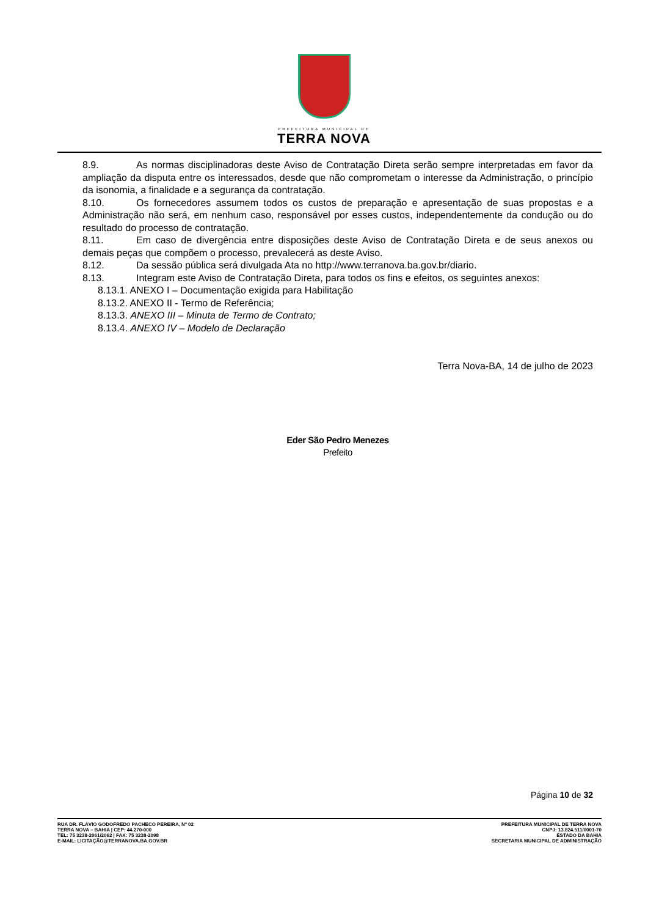PREFEITURA MUNICIPAL DE
TERRA NOVA
8.9. As normas disciplinadoras deste Aviso de Contratação Direta serão sempre interpretadas em favor da ampliação da disputa entre os interessados, desde que não comprometam o interesse da Administração, o princípio da isonomia, a finalidade e a segurança da contratação.
8.10. Os fornecedores assumem todos os custos de preparação e apresentação de suas propostas e a Administração não será, em nenhum caso, responsável por esses custos, independentemente da condução ou do resultado do processo de contratação.
8.11. Em caso de divergência entre disposições deste Aviso de Contratação Direta e de seus anexos ou demais peças que compõem o processo, prevalecerá as deste Aviso.
8.12. Da sessão pública será divulgada Ata no http://www.terranova.ba.gov.br/diario.
8.13. Integram este Aviso de Contratação Direta, para todos os fins e efeitos, os seguintes anexos:
8.13.1. ANEXO I – Documentação exigida para Habilitação
8.13.2. ANEXO II - Termo de Referência;
8.13.3. ANEXO III – Minuta de Termo de Contrato;
8.13.4. ANEXO IV – Modelo de Declaração
Terra Nova-BA, 14 de julho de 2023
Eder São Pedro Menezes
Prefeito
Página 10 de 32
RUA DR. FLÁVIO GODOFREDO PACHECO PEREIRA, Nº 02
TERRA NOVA – BAHIA | CEP: 44.270-000
TEL: 75 3238-2061/2062 | FAX: 75 3238-2098
E-MAIL: LICITAÇÃO@TERRANOVA.BA.GOV.BR
PREFEITURA MUNICIPAL DE TERRA NOVA
CNPJ: 13.824.511/0001-70
ESTADO DA BAHIA
SECRETARIA MUNICIPAL DE ADMINISTRAÇÃO